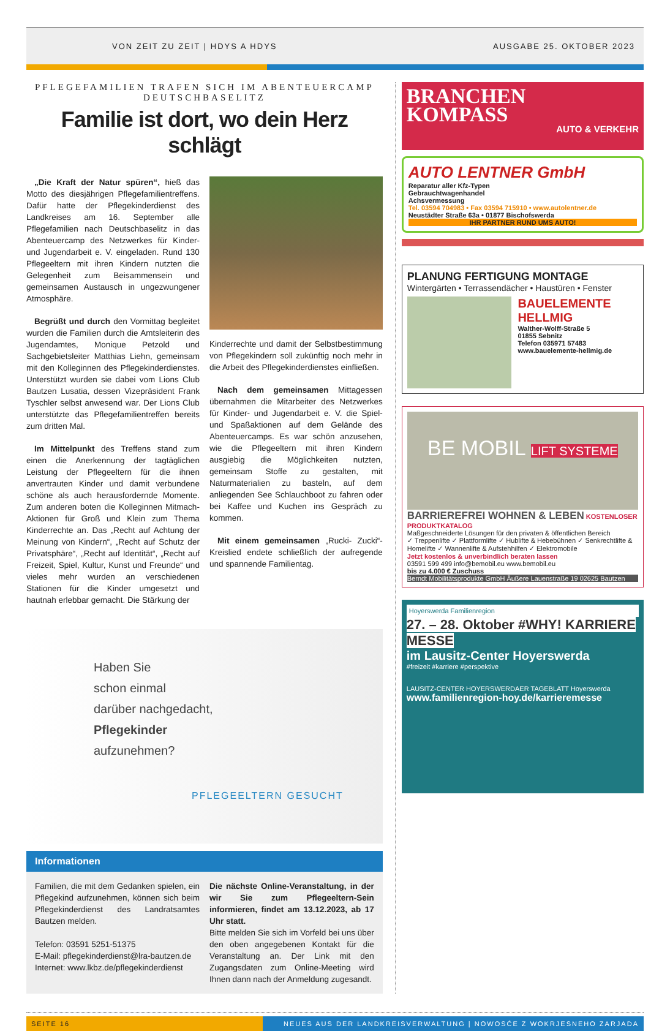VON ZEIT ZU ZEIT | HDYS A HDYS AUSGABE 25. OKTOBER 2023
PFLEGEFAMILIEN TRAFEN SICH IM ABENTEUERCAMP DEUTSCHBASELITZ
Familie ist dort, wo dein Herz schlägt
„Die Kraft der Natur spüren“, hieß das Motto des diesjährigen Pflegefamilientreffens. Dafür hatte der Pflegekinderdienst des Landkreises am 16. September alle Pflegefamilien nach Deutschbaselitz in das Abenteuercamp des Netzwerkes für Kinder- und Jugendarbeit e. V. eingeladen. Rund 130 Pflegeeltern mit ihren Kindern nutzten die Gelegenheit zum Beisammensein und gemeinsamen Austausch in ungezwungener Atmosphäre.
Begrüßt und durch den Vormittag begleitet wurden die Familien durch die Amtsleiterin des Jugendamtes, Monique Petzold und Sachgebietsleiter Matthias Liehn, gemeinsam mit den Kolleginnen des Pflegekinderdienstes. Unterstützt wurden sie dabei vom Lions Club Bautzen Lusatia, dessen Vizepräsident Frank Tyschler selbst anwesend war. Der Lions Club unterstützte das Pflegefamilientreffen bereits zum dritten Mal.
Im Mittelpunkt des Treffens stand zum einen die Anerkennung der tagtäglichen Leistung der Pflegeeltern für die ihnen anvertrauten Kinder und damit verbundene schöne als auch herausfordernde Momente. Zum anderen boten die Kolleginnen Mitmach-Aktionen für Groß und Klein zum Thema Kinderrechte an. Das „Recht auf Achtung der Meinung von Kindern“, „Recht auf Schutz der Privatsphäre“, „Recht auf Identität“, „Recht auf Freizeit, Spiel, Kultur, Kunst und Freunde“ und vieles mehr wurden an verschiedenen Stationen für die Kinder umgesetzt und hautnah erlebbar gemacht. Die Stärkung der
Kinderrechte und damit der Selbstbestimmung von Pflegekindern soll zukünftig noch mehr in die Arbeit des Pflegekinderdienstes einfließen.
Nach dem gemeinsamen Mittagessen übernahmen die Mitarbeiter des Netzwerkes für Kinder- und Jugendarbeit e. V. die Spiel- und Spaßaktionen auf dem Gelände des Abenteuercamps. Es war schön anzusehen, wie die Pflegeeltern mit ihren Kindern ausgiebig die Möglichkeiten nutzten, gemeinsam Stoffe zu gestalten, mit Naturmaterialien zu basteln, auf dem anliegenden See Schlauchboot zu fahren oder bei Kaffee und Kuchen ins Gespräch zu kommen.
Mit einem gemeinsamen „Rucki- Zucki“- Kreislied endete schließlich der aufregende und spannende Familientag.
Haben Sie
schon einmal
darüber nachgedacht,
Pflegekinder
aufzunehmen?
PFLEGEELTERN GESUCHT
Informationen
Familien, die mit dem Gedanken spielen, ein Pflegekind aufzunehmen, können sich beim Pflegekinderdienst des Landratsamtes Bautzen melden.
Telefon: 03591 5251-51375
E-Mail: pflegekinderdienst@lra-bautzen.de
Internet: www.lkbz.de/pflegekinderdienst
Die nächste Online-Veranstaltung, in der wir Sie zum Pflegeeltern-Sein informieren, findet am 13.12.2023, ab 17 Uhr statt.
Bitte melden Sie sich im Vorfeld bei uns über den oben angegebenen Kontakt für die Veranstaltung an. Der Link mit den Zugangsdaten zum Online-Meeting wird Ihnen dann nach der Anmeldung zugesandt.
BRANCHEN
KOMPASS
AUTO & VERKEHR
AUTO LENTNER GmbH
Reparatur aller Kfz-Typen
Gebrauchtwagenhandel
Achsvermessung
Tel. 03594 704983 • Fax 03594 715910 • www.autolentner.de
Neustädter Straße 63a • 01877 Bischofswerda
IHR PARTNER RUND UMS AUTO!
PLANUNG FERTIGUNG MONTAGE
Wintergärten • Terrassendächer • Haustüren • Fenster
BAUELEMENTE HELLMIG
Walther-Wolff-Straße 5
01855 Sebnitz
Telefon 035971 57483
www.bauelemente-hellmig.de
BE MOBIL LIFT SYSTEME
BARRIEREFREI WOHNEN & LEBEN KOSTENLOSER PRODUKTKATALOG
Maßgeschneiderte Lösungen für den privaten & öffentlichen Bereich
✓ Treppenlifte ✓ Plattformlifte ✓ Hublifte & Hebebühnen ✓ Senkrechtlifte & Homelifte ✓ Wannenlifte & Aufstehhilfen ✓ Elektromobile
Jetzt kostenlos & unverbindlich beraten lassen
03591 599 499 info@bemobil.eu www.bemobil.eu
bis zu 4.000 € Zuschuss
Berndt Mobilitätsprodukte GmbH Äußere Lauenstraße 19 02625 Bautzen
Hoyerswerda Familienregion
27. – 28. Oktober #WHY! KARRIERE MESSE
im Lausitz-Center Hoyerswerda
#freizeit #karriere #perspektive
LAUSITZ-CENTER HOYERSWERDAER TAGEBLATT Hoyerswerda
www.familienregion-hoy.de/karrieremesse
SEITE 16 NEUES AUS DER LANDKREISVERWALTUNG | NOWOSĆE Z WOKRJESNEHO ZARJADA